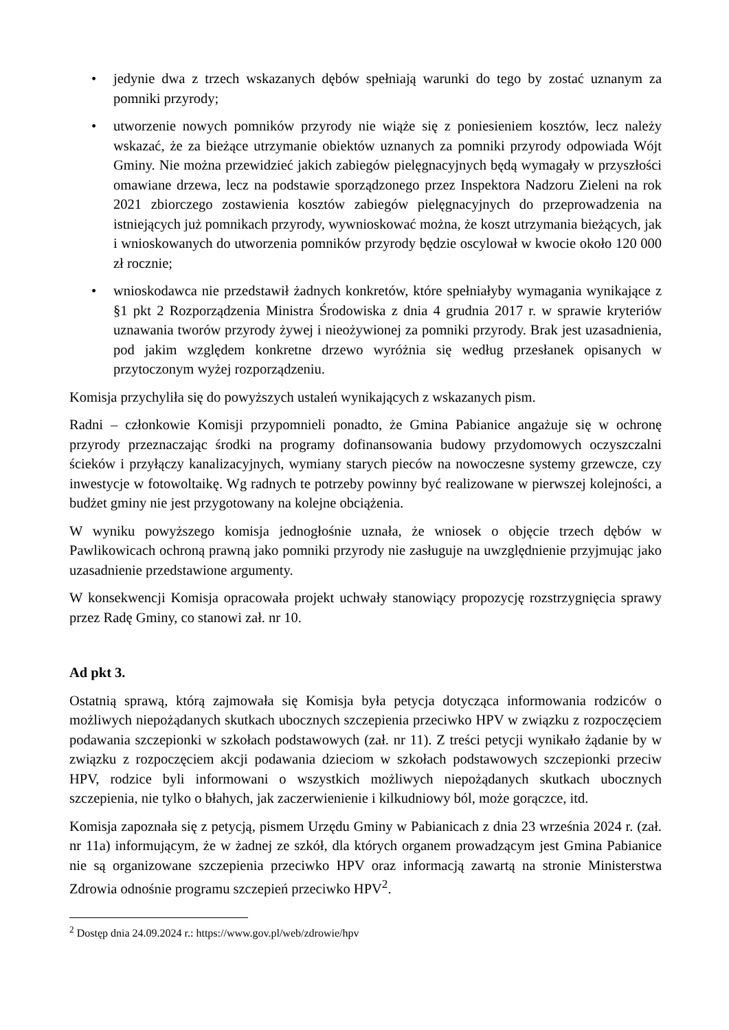• jedynie dwa z trzech wskazanych dębów spełniają warunki do tego by zostać uznanym za pomniki przyrody;
• utworzenie nowych pomników przyrody nie wiąże się z poniesieniem kosztów, lecz należy wskazać, że za bieżące utrzymanie obiektów uznanych za pomniki przyrody odpowiada Wójt Gminy. Nie można przewidzieć jakich zabiegów pielęgnacyjnych będą wymagały w przyszłości omawiane drzewa, lecz na podstawie sporządzonego przez Inspektora Nadzoru Zieleni na rok 2021 zbiorczego zostawienia kosztów zabiegów pielęgnacyjnych do przeprowadzenia na istniejących już pomnikach przyrody, wywnioskować można, że koszt utrzymania bieżących, jak i wnioskowanych do utworzenia pomników przyrody będzie oscylował w kwocie około 120 000 zł rocznie;
• wnioskodawca nie przedstawił żadnych konkretów, które spełniałyby wymagania wynikające z §1 pkt 2 Rozporządzenia Ministra Środowiska z dnia 4 grudnia 2017 r. w sprawie kryteriów uznawania tworów przyrody żywej i nieożywionej za pomniki przyrody. Brak jest uzasadnienia, pod jakim względem konkretne drzewo wyróżnia się według przesłanek opisanych w przytoczonym wyżej rozporządzeniu.
Komisja przychyliła się do powyższych ustaleń wynikających z wskazanych pism.
Radni – członkowie Komisji przypomnieli ponadto, że Gmina Pabianice angażuje się w ochronę przyrody przeznaczając środki na programy dofinansowania budowy przydomowych oczyszczalni ścieków i przyłączy kanalizacyjnych, wymiany starych pieców na nowoczesne systemy grzewcze, czy inwestycje w fotowoltaikę. Wg radnych te potrzeby powinny być realizowane w pierwszej kolejności, a budżet gminy nie jest przygotowany na kolejne obciążenia.
W wyniku powyższego komisja jednogłośnie uznała, że wniosek o objęcie trzech dębów w Pawlikowicach ochroną prawną jako pomniki przyrody nie zasługuje na uwzględnienie przyjmując jako uzasadnienie przedstawione argumenty.
W konsekwencji Komisja opracowała projekt uchwały stanowiący propozycję rozstrzygnięcia sprawy przez Radę Gminy, co stanowi zał. nr 10.
Ad pkt 3.
Ostatnią sprawą, którą zajmowała się Komisja była petycja dotycząca informowania rodziców o możliwych niepożądanych skutkach ubocznych szczepienia przeciwko HPV w związku z rozpoczęciem podawania szczepionki w szkołach podstawowych (zał. nr 11). Z treści petycji wynikało żądanie by w związku z rozpoczęciem akcji podawania dzieciom w szkołach podstawowych szczepionki przeciw HPV, rodzice byli informowani o wszystkich możliwych niepożądanych skutkach ubocznych szczepienia, nie tylko o błahych, jak zaczerwienienie i kilkudniowy ból, może gorączce, itd.
Komisja zapoznała się z petycją, pismem Urzędu Gminy w Pabianicach z dnia 23 września 2024 r. (zał. nr 11a) informującym, że w żadnej ze szkół, dla których organem prowadzącym jest Gmina Pabianice nie są organizowane szczepienia przeciwko HPV oraz informacją zawartą na stronie Ministerstwa Zdrowia odnośnie programu szczepień przeciwko HPV<sup>2</sup>.
<sup>2</sup> Dostęp dnia 24.09.2024 r.: https://www.gov.pl/web/zdrowie/hpv